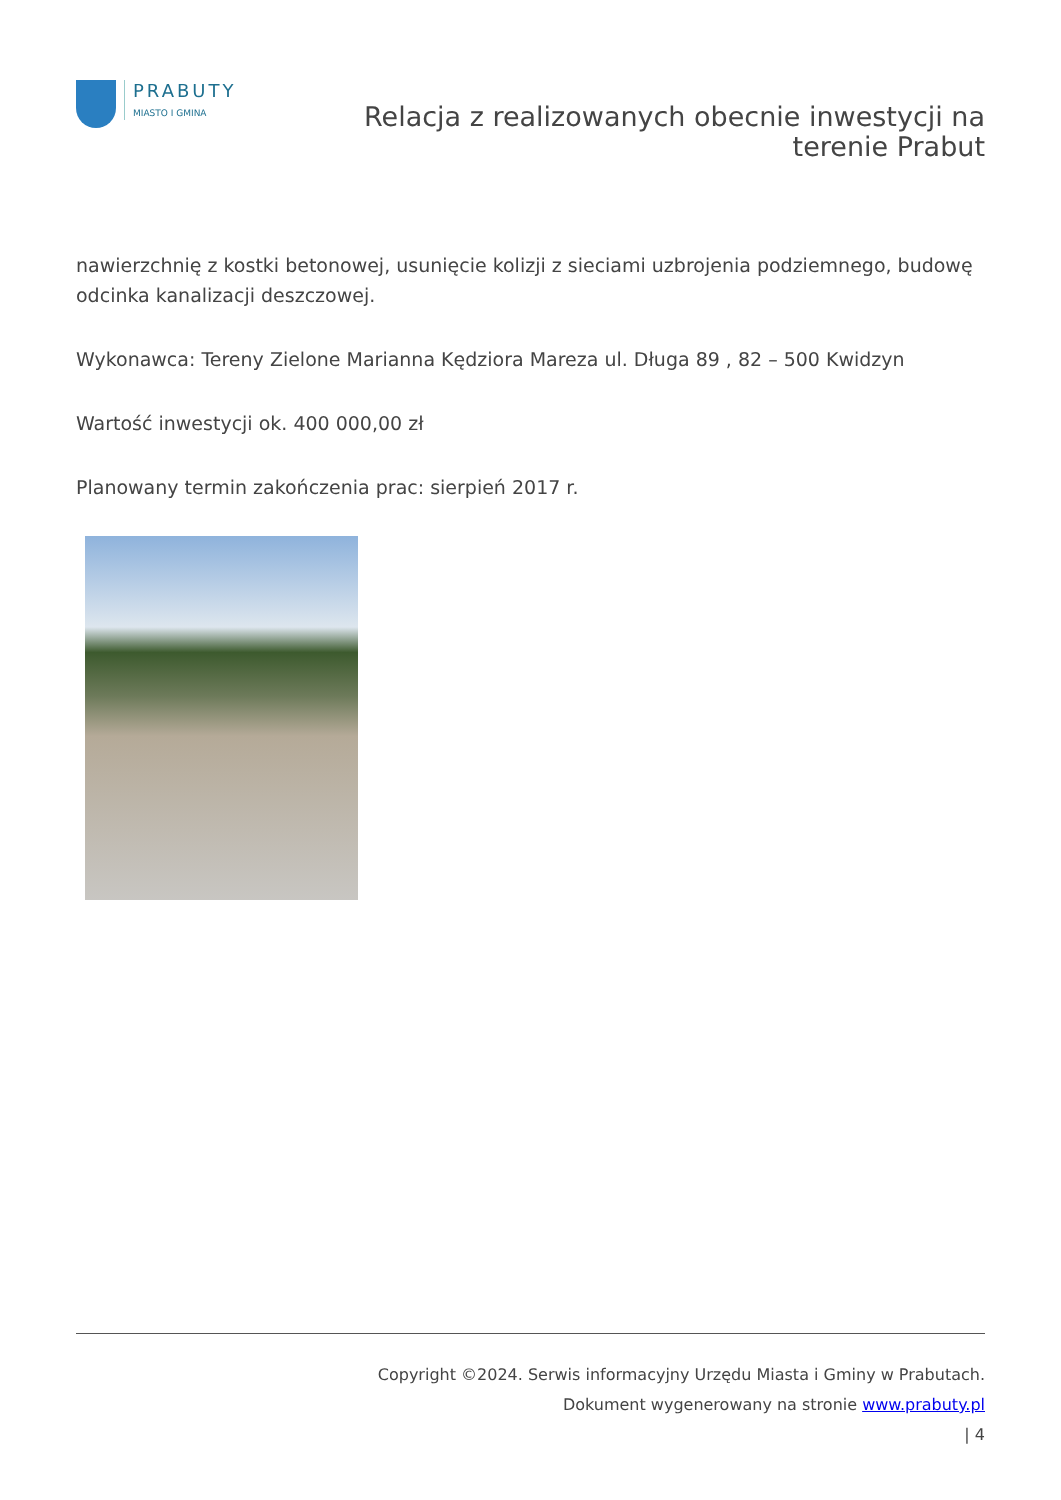PRABUTY
MIASTO I GMINA
Relacja z realizowanych obecnie inwestycji na
terenie Prabut
nawierzchnię z kostki betonowej, usunięcie kolizji z sieciami uzbrojenia podziemnego, budowę odcinka kanalizacji deszczowej.
Wykonawca: Tereny Zielone Marianna Kędziora Mareza ul. Długa 89 , 82 – 500 Kwidzyn
Wartość inwestycji ok. 400 000,00 zł
Planowany termin zakończenia prac: sierpień 2017 r.
Copyright ©2024. Serwis informacyjny Urzędu Miasta i Gminy w Prabutach.
Dokument wygenerowany na stronie www.prabuty.pl
| 4